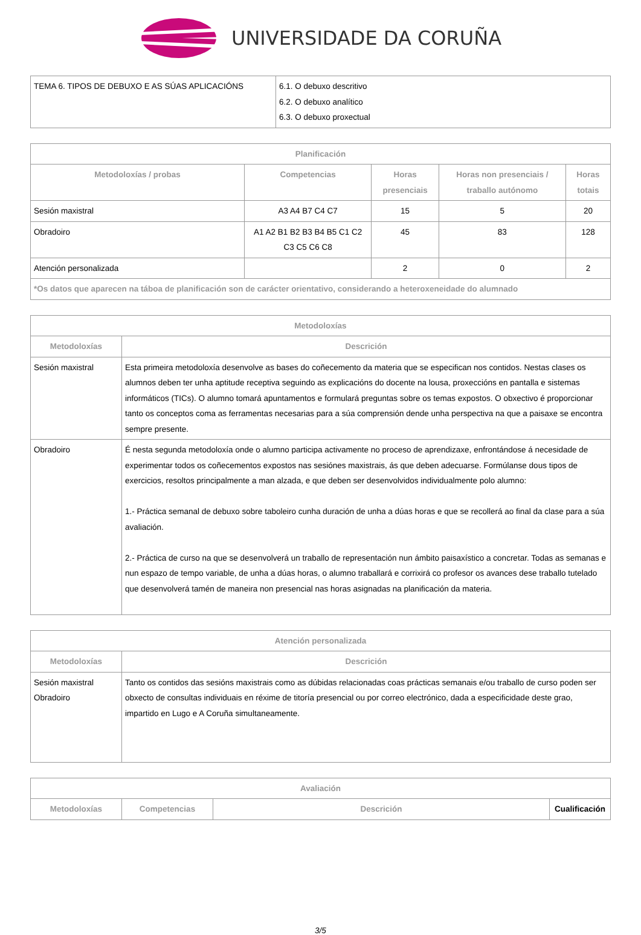UNIVERSIDADE DA CORUÑA
| TEMA 6. TIPOS DE DEBUXO E AS SÚAS APLICACIÓNS | 6.1. O debuxo descritivo 6.2. O debuxo analítico 6.3. O debuxo proxectual |
| Planificación | | | | |
| --- | --- | --- | --- | --- |
| Metodoloxías / probas | Competencias | Horas presenciais | Horas non presenciais / traballo autónomo | Horas totais |
| Sesión maxistral | A3 A4 B7 C4 C7 | 15 | 5 | 20 |
| Obradoiro | A1 A2 B1 B2 B3 B4 B5 C1 C2 C3 C5 C6 C8 | 45 | 83 | 128 |
| Atención personalizada | | 2 | 0 | 2 |
| *Os datos que aparecen na táboa de planificación son de carácter orientativo, considerando a heteroxeneidade do alumnado | | | | |
| Metodoloxías | |
| --- | --- |
| Metodoloxías | Descrición |
| Sesión maxistral | Esta primeira metodoloxía desenvolve as bases do coñecemento da materia que se especifican nos contidos. Nestas clases os alumnos deben ter unha aptitude receptiva seguindo as explicacións do docente na lousa, proxeccións en pantalla e sistemas informáticos (TICs). O alumno tomará apuntamentos e formulará preguntas sobre os temas expostos. O obxectivo é proporcionar tanto os conceptos coma as ferramentas necesarias para a súa comprensión dende unha perspectiva na que a paisaxe se encontra sempre presente. |
| Obradoiro | É nesta segunda metodoloxía onde o alumno participa activamente no proceso de aprendizaxe, enfrontándose á necesidade de experimentar todos os coñecementos expostos nas sesiónes maxistrais, ás que deben adecuarse. Formúlanse dous tipos de exercicios, resoltos principalmente a man alzada, e que deben ser desenvolvidos individualmente polo alumno: 1.- Práctica semanal de debuxo sobre taboleiro cunha duración de unha a dúas horas e que se recollerá ao final da clase para a súa avaliación. 2.- Práctica de curso na que se desenvolverá un traballo de representación nun ámbito paisaxístico a concretar. Todas as semanas e nun espazo de tempo variable, de unha a dúas horas, o alumno traballará e corrixirá co profesor os avances dese traballo tutelado que desenvolverá tamén de maneira non presencial nas horas asignadas na planificación da materia. |
| Atención personalizada | |
| --- | --- |
| Metodoloxías | Descrición |
| Sesión maxistral Obradoiro | Tanto os contidos das sesións maxistrais como as dúbidas relacionadas coas prácticas semanais e/ou traballo de curso poden ser obxecto de consultas individuais en réxime de titoría presencial ou por correo electrónico, dada a especificidade deste grao, impartido en Lugo e A Coruña simultaneamente. |
| Avaliación | | | |
| --- | --- | --- | --- |
| Metodoloxías | Competencias | Descrición | Cualificación |
3/5